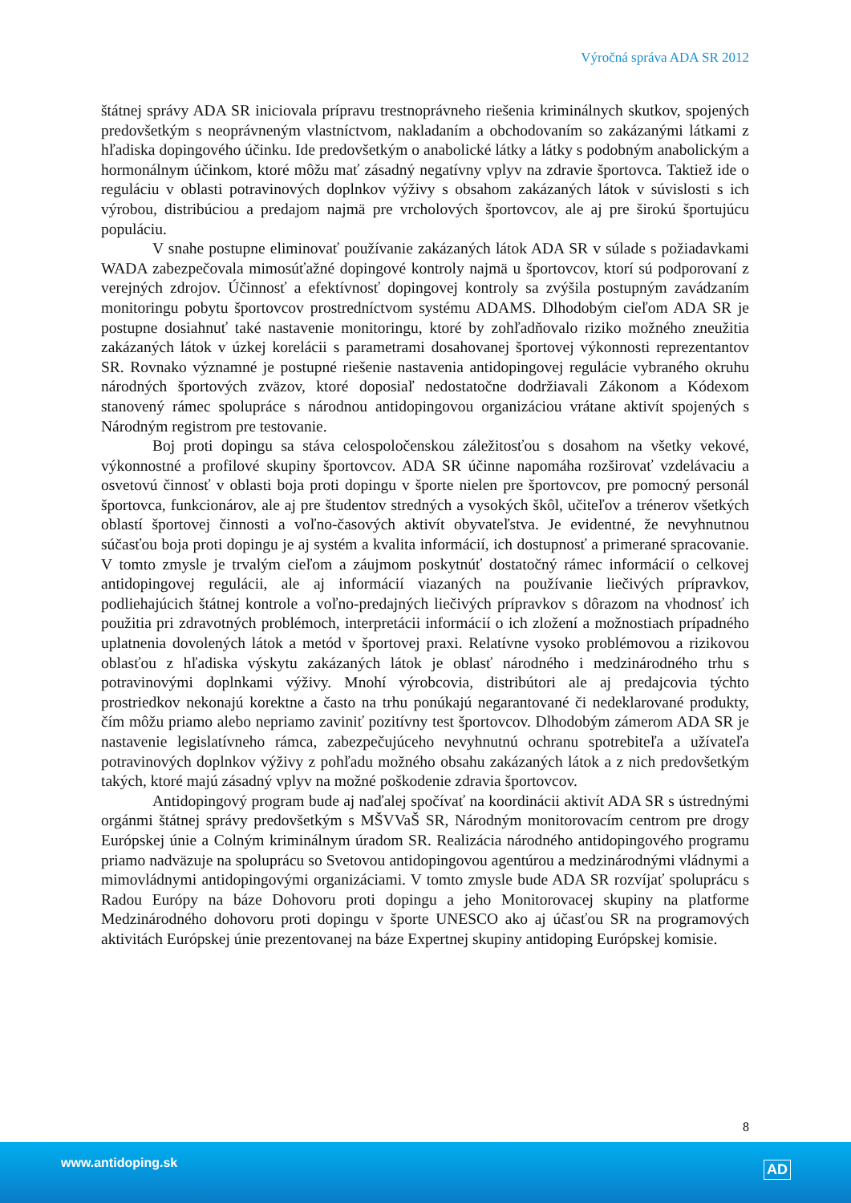Výročná správa ADA SR 2012
štátnej správy ADA SR iniciovala prípravu trestnoprávneho riešenia kriminálnych skutkov, spojených predovšetkým s neoprávneným vlastníctvom, nakladaním a obchodovaním so zakázanými látkami z hľadiska dopingového účinku. Ide predovšetkým o anabolické látky a látky s podobným anabolickým a hormonálnym účinkom, ktoré môžu mať zásadný negatívny vplyv na zdravie športovca. Taktiež ide o reguláciu v oblasti potravinových doplnkov výživy s obsahom zakázaných látok v súvislosti s ich výrobou, distribúciou a predajom najmä pre vrcholových športovcov, ale aj pre širokú športujúcu populáciu.
V snahe postupne eliminovať používanie zakázaných látok ADA SR v súlade s požiadavkami WADA zabezpečovala mimosúťažné dopingové kontroly najmä u športovcov, ktorí sú podporovaní z verejných zdrojov. Účinnosť a efektívnosť dopingovej kontroly sa zvýšila postupným zavádzaním monitoringu pobytu športovcov prostredníctvom systému ADAMS. Dlhodobým cieľom ADA SR je postupne dosiahnuť také nastavenie monitoringu, ktoré by zohľadňovalo riziko možného zneužitia zakázaných látok v úzkej korelácii s parametrami dosahovanej športovej výkonnosti reprezentantov SR. Rovnako významné je postupné riešenie nastavenia antidopingovej regulácie vybraného okruhu národných športových zväzov, ktoré doposiaľ nedostatočne dodržiavali Zákonom a Kódexom stanovený rámec spolupráce s národnou antidopingovou organizáciou vrátane aktivít spojených s Národným registrom pre testovanie.
Boj proti dopingu sa stáva celospoločenskou záležitosťou s dosahom na všetky vekové, výkonnostné a profilové skupiny športovcov. ADA SR účinne napomáha rozširovať vzdelávaciu a osvetovú činnosť v oblasti boja proti dopingu v športe nielen pre športovcov, pre pomocný personál športovca, funkcionárov, ale aj pre študentov stredných a vysokých škôl, učiteľov a trénerov všetkých oblastí športovej činnosti a voľno-časových aktivít obyvateľstva. Je evidentné, že nevyhnutnou súčasťou boja proti dopingu je aj systém a kvalita informácií, ich dostupnosť a primerané spracovanie. V tomto zmysle je trvalým cieľom a záujmom poskytnúť dostatočný rámec informácií o celkovej antidopingovej regulácii, ale aj informácií viazaných na používanie liečivých prípravkov, podliehajúcich štátnej kontrole a voľno-predajných liečivých prípravkov s dôrazom na vhodnosť ich použitia pri zdravotných problémoch, interpretácii informácií o ich zložení a možnostiach prípadného uplatnenia dovolených látok a metód v športovej praxi. Relatívne vysoko problémovou a rizikovou oblasťou z hľadiska výskytu zakázaných látok je oblasť národného i medzinárodného trhu s potravinovými doplnkami výživy. Mnohí výrobcovia, distribútori ale aj predajcovia týchto prostriedkov nekonajú korektne a často na trhu ponúkajú negarantované či nedeklarované produkty, čím môžu priamo alebo nepriamo zaviniť pozitívny test športovcov. Dlhodobým zámerom ADA SR je nastavenie legislatívneho rámca, zabezpečujúceho nevyhnutnú ochranu spotrebiteľa a užívateľa potravinových doplnkov výživy z pohľadu možného obsahu zakázaných látok a z nich predovšetkým takých, ktoré majú zásadný vplyv na možné poškodenie zdravia športovcov.
Antidopingový program bude aj naďalej spočívať na koordinácii aktivít ADA SR s ústrednými orgánmi štátnej správy predovšetkým s MŠVVaŠ SR, Národným monitorovacím centrom pre drogy Európskej únie a Colným kriminálnym úradom SR. Realizácia národného antidopingového programu priamo nadväzuje na spoluprácu so Svetovou antidopingovou agentúrou a medzinárodnými vládnymi a mimovládnymi antidopingovými organizáciami. V tomto zmysle bude ADA SR rozvíjať spoluprácu s Radou Európy na báze Dohovoru proti dopingu a jeho Monitorovacej skupiny na platforme Medzinárodného dohovoru proti dopingu v športe UNESCO ako aj účasťou SR na programových aktivitách Európskej únie prezentovanej na báze Expertnej skupiny antidoping Európskej komisie.
8
www.antidoping.sk AD